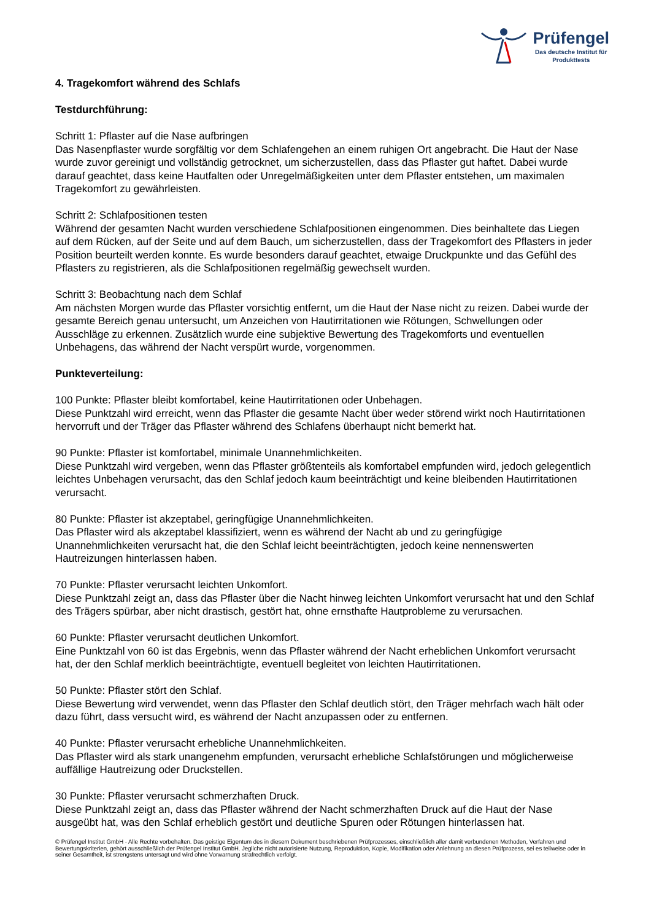Prüfengel
Das deutsche Institut für
Produkttests
4. Tragekomfort während des Schlafs
Testdurchführung:
Schritt 1: Pflaster auf die Nase aufbringen
Das Nasenpflaster wurde sorgfältig vor dem Schlafengehen an einem ruhigen Ort angebracht. Die Haut der Nase wurde zuvor gereinigt und vollständig getrocknet, um sicherzustellen, dass das Pflaster gut haftet. Dabei wurde darauf geachtet, dass keine Hautfalten oder Unregelmäßigkeiten unter dem Pflaster entstehen, um maximalen Tragekomfort zu gewährleisten.
Schritt 2: Schlafpositionen testen
Während der gesamten Nacht wurden verschiedene Schlafpositionen eingenommen. Dies beinhaltete das Liegen auf dem Rücken, auf der Seite und auf dem Bauch, um sicherzustellen, dass der Tragekomfort des Pflasters in jeder Position beurteilt werden konnte. Es wurde besonders darauf geachtet, etwaige Druckpunkte und das Gefühl des Pflasters zu registrieren, als die Schlafpositionen regelmäßig gewechselt wurden.
Schritt 3: Beobachtung nach dem Schlaf
Am nächsten Morgen wurde das Pflaster vorsichtig entfernt, um die Haut der Nase nicht zu reizen. Dabei wurde der gesamte Bereich genau untersucht, um Anzeichen von Hautirritationen wie Rötungen, Schwellungen oder Ausschläge zu erkennen. Zusätzlich wurde eine subjektive Bewertung des Tragekomforts und eventuellen Unbehagens, das während der Nacht verspürt wurde, vorgenommen.
Punkteverteilung:
100 Punkte: Pflaster bleibt komfortabel, keine Hautirritationen oder Unbehagen.
Diese Punktzahl wird erreicht, wenn das Pflaster die gesamte Nacht über weder störend wirkt noch Hautirritationen hervorruft und der Träger das Pflaster während des Schlafens überhaupt nicht bemerkt hat.
90 Punkte: Pflaster ist komfortabel, minimale Unannehmlichkeiten.
Diese Punktzahl wird vergeben, wenn das Pflaster größtenteils als komfortabel empfunden wird, jedoch gelegentlich leichtes Unbehagen verursacht, das den Schlaf jedoch kaum beeinträchtigt und keine bleibenden Hautirritationen verursacht.
80 Punkte: Pflaster ist akzeptabel, geringfügige Unannehmlichkeiten.
Das Pflaster wird als akzeptabel klassifiziert, wenn es während der Nacht ab und zu geringfügige Unannehmlichkeiten verursacht hat, die den Schlaf leicht beeinträchtigten, jedoch keine nennenswerten Hautreizungen hinterlassen haben.
70 Punkte: Pflaster verursacht leichten Unkomfort.
Diese Punktzahl zeigt an, dass das Pflaster über die Nacht hinweg leichten Unkomfort verursacht hat und den Schlaf des Trägers spürbar, aber nicht drastisch, gestört hat, ohne ernsthafte Hautprobleme zu verursachen.
60 Punkte: Pflaster verursacht deutlichen Unkomfort.
Eine Punktzahl von 60 ist das Ergebnis, wenn das Pflaster während der Nacht erheblichen Unkomfort verursacht hat, der den Schlaf merklich beeinträchtigte, eventuell begleitet von leichten Hautirritationen.
50 Punkte: Pflaster stört den Schlaf.
Diese Bewertung wird verwendet, wenn das Pflaster den Schlaf deutlich stört, den Träger mehrfach wach hält oder dazu führt, dass versucht wird, es während der Nacht anzupassen oder zu entfernen.
40 Punkte: Pflaster verursacht erhebliche Unannehmlichkeiten.
Das Pflaster wird als stark unangenehm empfunden, verursacht erhebliche Schlafstörungen und möglicherweise auffällige Hautreizung oder Druckstellen.
30 Punkte: Pflaster verursacht schmerzhaften Druck.
Diese Punktzahl zeigt an, dass das Pflaster während der Nacht schmerzhaften Druck auf die Haut der Nase ausgeübt hat, was den Schlaf erheblich gestört und deutliche Spuren oder Rötungen hinterlassen hat.
© Prüfengel Institut GmbH - Alle Rechte vorbehalten. Das geistige Eigentum des in diesem Dokument beschriebenen Prüfprozesses, einschließlich aller damit verbundenen Methoden, Verfahren und Bewertungskriterien, gehört ausschließlich der Prüfengel Institut GmbH. Jegliche nicht autorisierte Nutzung, Reproduktion, Kopie, Modifikation oder Anlehnung an diesen Prüfprozess, sei es teilweise oder in seiner Gesamtheit, ist strengstens untersagt und wird ohne Vorwarnung strafrechtlich verfolgt.